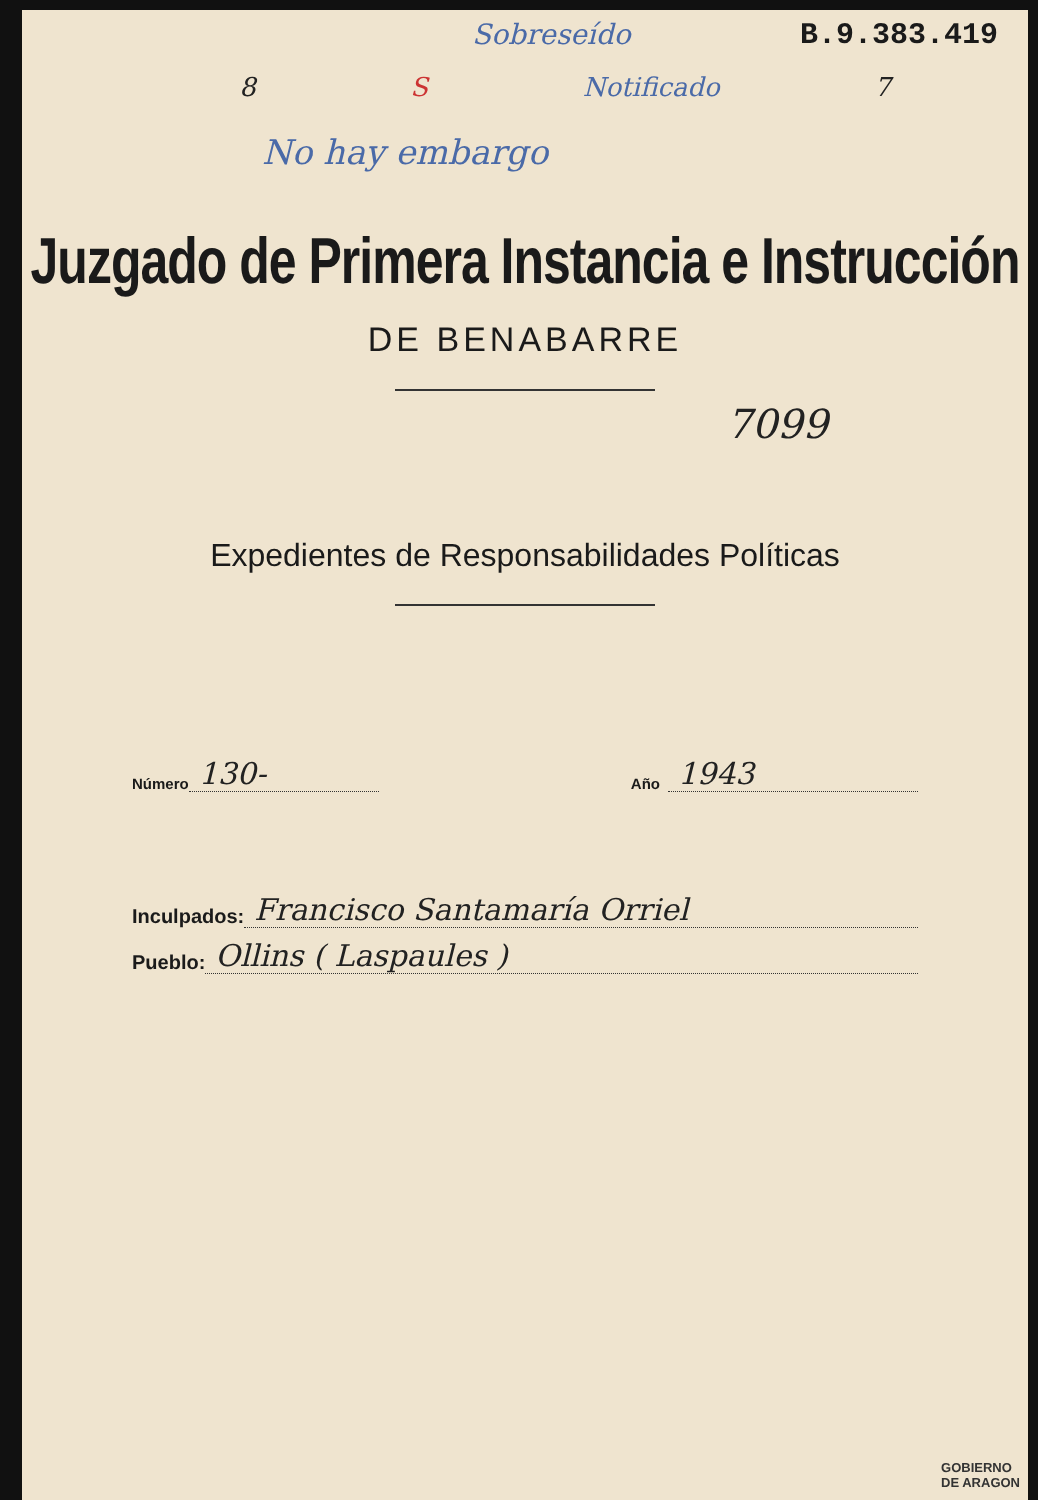Sobreseído B.9.383.419
8 S Notificado 7
No hay embargo
Juzgado de Primera Instancia e Instrucción
DE BENABARRE
7099
Expedientes de Responsabilidades Políticas
Número 130- Año 1943
Inculpados: Francisco Santamaría Orriel
Pueblo: Ollins ( Laspaules )
GOBIERNO
DE ARAGON